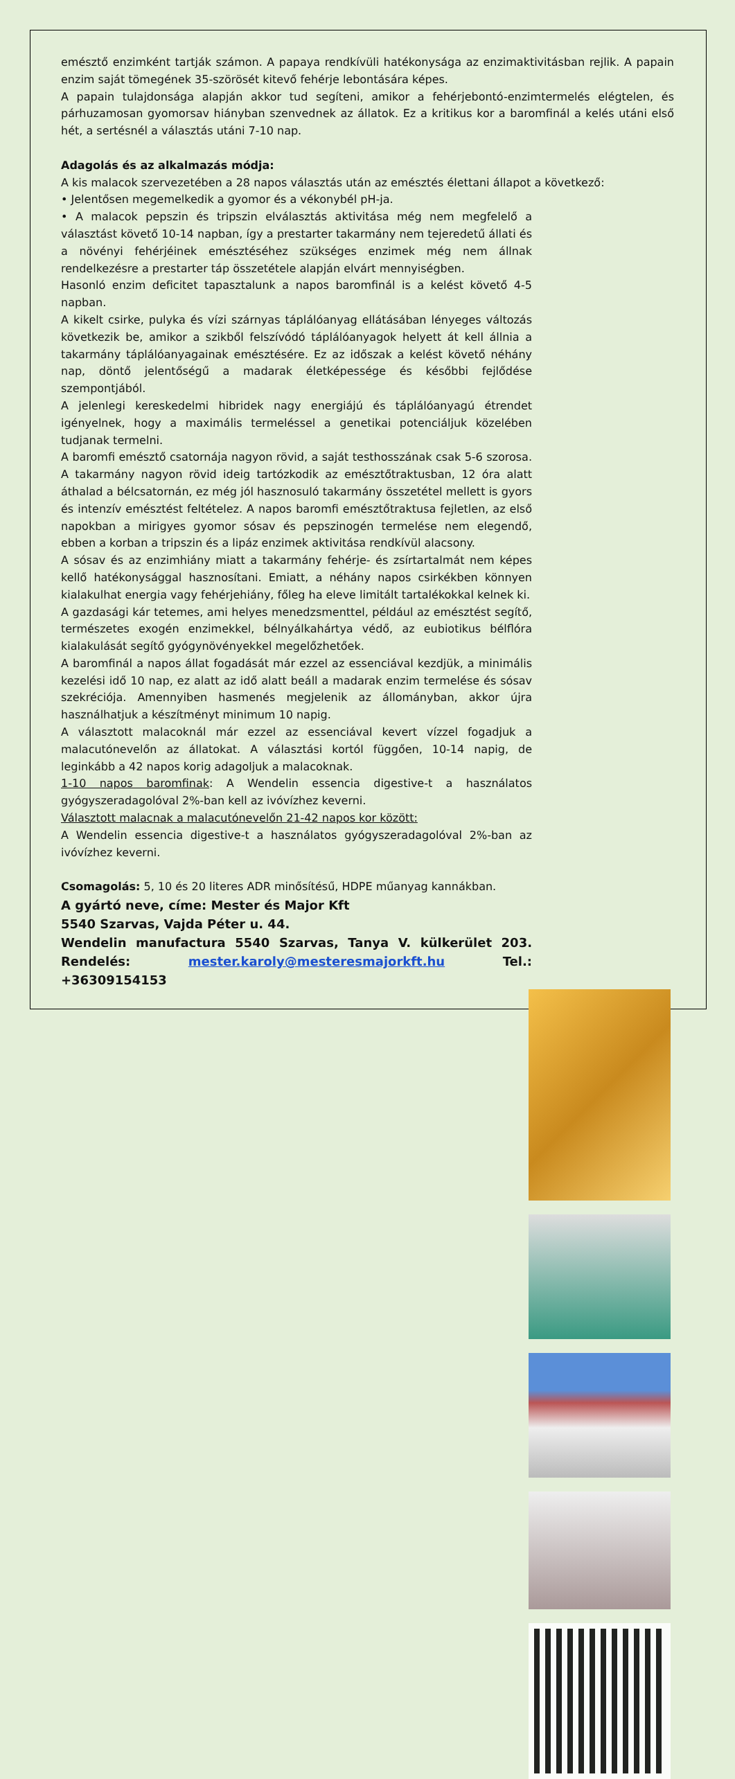emésztő enzimként tartják számon. A papaya rendkívüli hatékonysága az enzimaktivitásban rejlik. A papain enzim saját tömegének 35-szörösét kitevő fehérje lebontására képes.
A papain tulajdonsága alapján akkor tud segíteni, amikor a fehérjebontó-enzimtermelés elégtelen, és párhuzamosan gyomorsav hiányban szenvednek az állatok. Ez a kritikus kor a baromfinál a kelés utáni első hét, a sertésnél a választás utáni 7-10 nap.
Adagolás és az alkalmazás módja:
A kis malacok szervezetében a 28 napos választás után az emésztés élettani állapot a következő:
• Jelentősen megemelkedik a gyomor és a vékonybél pH-ja.
• A malacok pepszin és tripszin elválasztás aktivitása még nem megfelelő a választást követő 10-14 napban, így a prestarter takarmány nem tejeredetű állati és a növényi fehérjéinek emésztéséhez szükséges enzimek még nem állnak rendelkezésre a prestarter táp összetétele alapján elvárt mennyiségben.
Hasonló enzim deficitet tapasztalunk a napos baromfinál is a kelést követő 4-5 napban.
A kikelt csirke, pulyka és vízi szárnyas táplálóanyag ellátásában lényeges változás következik be, amikor a szikből felszívódó táplálóanyagok helyett át kell állnia a takarmány táplálóanyagainak emésztésére. Ez az időszak a kelést követő néhány nap, döntő jelentőségű a madarak életképessége és későbbi fejlődése szempontjából.
A jelenlegi kereskedelmi hibridek nagy energiájú és táplálóanyagú étrendet igényelnek, hogy a maximális termeléssel a genetikai potenciáljuk közelében tudjanak termelni.
A baromfi emésztő csatornája nagyon rövid, a saját testhosszának csak 5-6 szorosa. A takarmány nagyon rövid ideig tartózkodik az emésztőtraktusban, 12 óra alatt áthalad a bélcsatornán, ez még jól hasznosuló takarmány összetétel mellett is gyors és intenzív emésztést feltételez. A napos baromfi emésztőtraktusa fejletlen, az első napokban a mirigyes gyomor sósav és pepszinogén termelése nem elegendő, ebben a korban a tripszin és a lipáz enzimek aktivitása rendkívül alacsony.
A sósav és az enzimhiány miatt a takarmány fehérje- és zsírtartalmát nem képes kellő hatékonysággal hasznosítani. Emiatt, a néhány napos csirkékben könnyen kialakulhat energia vagy fehérjehiány, főleg ha eleve limitált tartalékokkal kelnek ki.
A gazdasági kár tetemes, ami helyes menedzsmenttel, például az emésztést segítő, természetes exogén enzimekkel, bélnyálkahártya védő, az eubiotikus bélflóra kialakulását segítő gyógynövényekkel megelőzhetőek.
A baromfinál a napos állat fogadását már ezzel az essenciával kezdjük, a minimális kezelési idő 10 nap, ez alatt az idő alatt beáll a madarak enzim termelése és sósav szekréciója. Amennyiben hasmenés megjelenik az állományban, akkor újra használhatjuk a készítményt minimum 10 napig.
A választott malacoknál már ezzel az essenciával kevert vízzel fogadjuk a malacutónevelőn az állatokat. A választási kortól függően, 10-14 napig, de leginkább a 42 napos korig adagoljuk a malacoknak.
1-10 napos baromfinak: A Wendelin essencia digestive-t a használatos gyógyszeradagolóval 2%-ban kell az ivóvízhez keverni.
Választott malacnak a malacutónevelőn 21-42 napos kor között:
A Wendelin essencia digestive-t a használatos gyógyszeradagolóval 2%-ban az ivóvízhez keverni.
Csomagolás: 5, 10 és 20 literes ADR minősítésű, HDPE műanyag kannákban.
A gyártó neve, címe: Mester és Major Kft
5540 Szarvas, Vajda Péter u. 44.
Wendelin manufactura 5540 Szarvas, Tanya V. külkerület 203. Rendelés: mester.karoly@mesteresmajorkft.hu Tel.: +36309154153